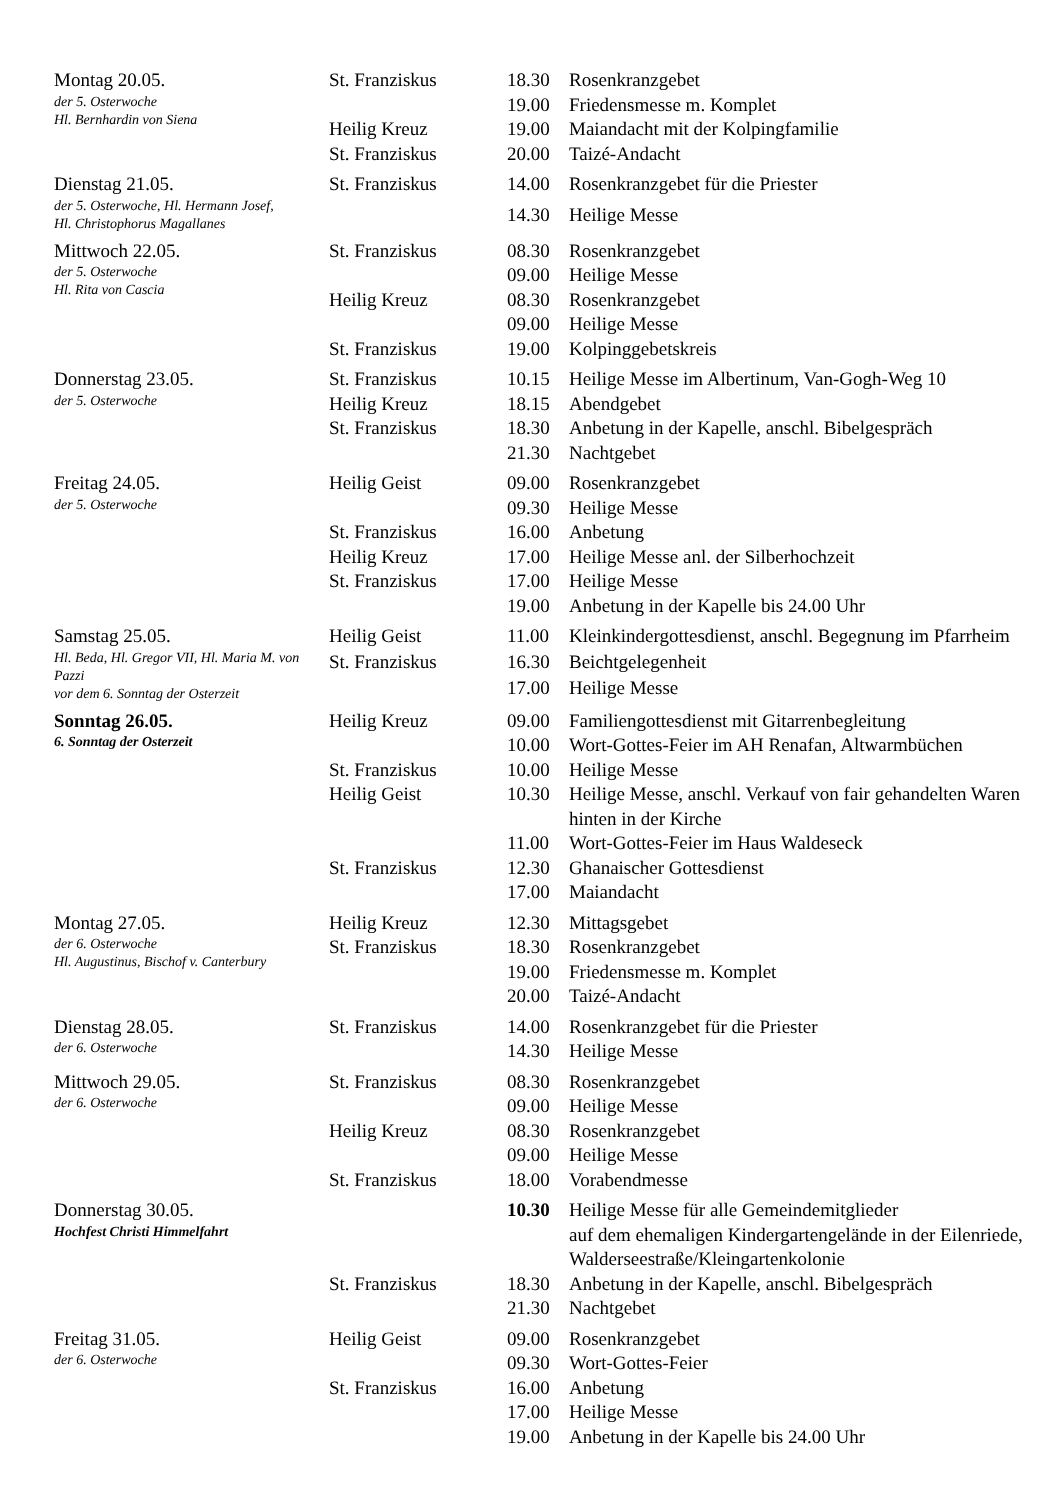| Montag 20.05. der 5. Osterwoche Hl. Bernhardin von Siena | St. Franziskus | 18.30 | Rosenkranzgebet |
| | | 19.00 | Friedensmesse m. Komplet |
| | Heilig Kreuz | 19.00 | Maiandacht mit der Kolpingfamilie |
| | St. Franziskus | 20.00 | Taizé-Andacht |
| Dienstag 21.05. der 5. Osterwoche, Hl. Hermann Josef, Hl. Christophorus Magallanes | St. Franziskus | 14.00 | Rosenkranzgebet für die Priester |
| | | 14.30 | Heilige Messe |
| Mittwoch 22.05. der 5. Osterwoche Hl. Rita von Cascia | St. Franziskus | 08.30 | Rosenkranzgebet |
| | | 09.00 | Heilige Messe |
| | Heilig Kreuz | 08.30 | Rosenkranzgebet |
| | | 09.00 | Heilige Messe |
| | St. Franziskus | 19.00 | Kolpinggebetskreis |
| Donnerstag 23.05. der 5. Osterwoche | St. Franziskus | 10.15 | Heilige Messe im Albertinum, Van-Gogh-Weg 10 |
| | Heilig Kreuz | 18.15 | Abendgebet |
| | St. Franziskus | 18.30 | Anbetung in der Kapelle, anschl. Bibelgespräch |
| | | 21.30 | Nachtgebet |
| Freitag 24.05. der 5. Osterwoche | Heilig Geist | 09.00 | Rosenkranzgebet |
| | | 09.30 | Heilige Messe |
| | St. Franziskus | 16.00 | Anbetung |
| | Heilig Kreuz | 17.00 | Heilige Messe anl. der Silberhochzeit |
| | St. Franziskus | 17.00 | Heilige Messe |
| | | 19.00 | Anbetung in der Kapelle bis 24.00 Uhr |
| Samstag 25.05. Hl. Beda, Hl. Gregor VII, Hl. Maria M. von Pazzi vor dem 6. Sonntag der Osterzeit | Heilig Geist | 11.00 | Kleinkindergottesdienst, anschl. Begegnung im Pfarrheim |
| | St. Franziskus | 16.30 | Beichtgelegenheit |
| | | 17.00 | Heilige Messe |
| Sonntag 26.05. 6. Sonntag der Osterzeit | Heilig Kreuz | 09.00 | Familiengottesdienst mit Gitarrenbegleitung |
| | | 10.00 | Wort-Gottes-Feier im AH Renafan, Altwarmbüchen |
| | St. Franziskus | 10.00 | Heilige Messe |
| | Heilig Geist | 10.30 | Heilige Messe, anschl. Verkauf von fair gehandelten Waren hinten in der Kirche |
| | | 11.00 | Wort-Gottes-Feier im Haus Waldeseck |
| | St. Franziskus | 12.30 | Ghanaischer Gottesdienst |
| | | 17.00 | Maiandacht |
| Montag 27.05. der 6. Osterwoche Hl. Augustinus, Bischof v. Canterbury | Heilig Kreuz | 12.30 | Mittagsgebet |
| | St. Franziskus | 18.30 | Rosenkranzgebet |
| | | 19.00 | Friedensmesse m. Komplet |
| | | 20.00 | Taizé-Andacht |
| Dienstag 28.05. der 6. Osterwoche | St. Franziskus | 14.00 | Rosenkranzgebet für die Priester |
| | | 14.30 | Heilige Messe |
| Mittwoch 29.05. der 6. Osterwoche | St. Franziskus | 08.30 | Rosenkranzgebet |
| | | 09.00 | Heilige Messe |
| | Heilig Kreuz | 08.30 | Rosenkranzgebet |
| | | 09.00 | Heilige Messe |
| | St. Franziskus | 18.00 | Vorabendmesse |
| Donnerstag 30.05. Hochfest Christi Himmelfahrt | | 10.30 | Heilige Messe für alle Gemeindemitglieder auf dem ehemaligen Kindergartengelände in der Eilenriede, Walderseestraße/Kleingartenkolonie |
| | St. Franziskus | 18.30 | Anbetung in der Kapelle, anschl. Bibelgespräch |
| | | 21.30 | Nachtgebet |
| Freitag 31.05. der 6. Osterwoche | Heilig Geist | 09.00 | Rosenkranzgebet |
| | | 09.30 | Wort-Gottes-Feier |
| | St. Franziskus | 16.00 | Anbetung |
| | | 17.00 | Heilige Messe |
| | | 19.00 | Anbetung in der Kapelle bis 24.00 Uhr |